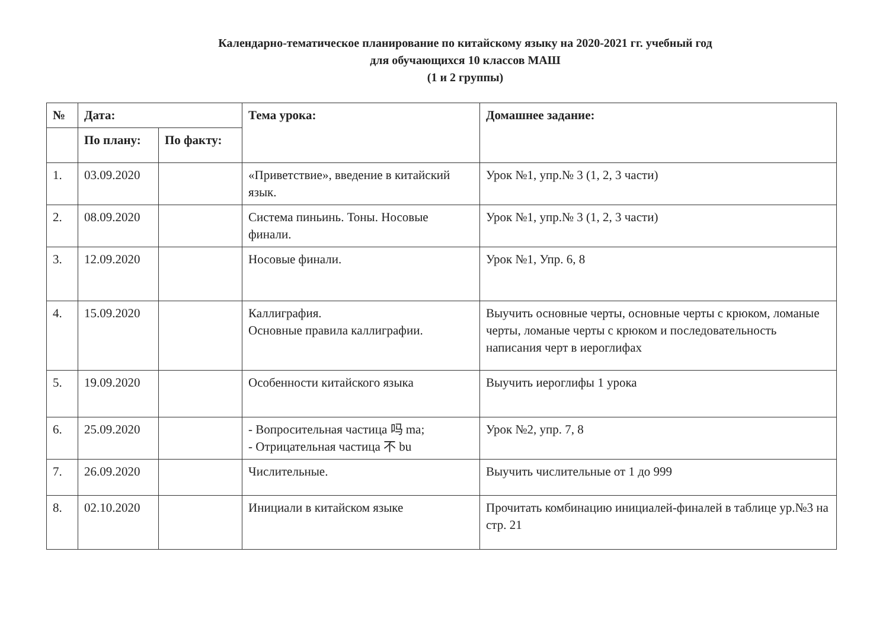Календарно-тематическое планирование по китайскому языку на 2020-2021 гг. учебный год
для обучающихся 10 классов МАШ
(1 и 2 группы)
| № | Дата: | | Тема урока: | Домашнее задание: |
| --- | --- | --- | --- | --- |
| | По плану: | По факту: | | |
| 1. | 03.09.2020 | | «Приветствие», введение в китайский язык. | Урок №1, упр.№ 3 (1, 2, 3 части) |
| 2. | 08.09.2020 | | Система пиньинь. Тоны. Носовые финали. | Урок №1, упр.№ 3 (1, 2, 3 части) |
| 3. | 12.09.2020 | | Носовые финали. | Урок №1, Упр. 6, 8 |
| 4. | 15.09.2020 | | Каллиграфия. Основные правила каллиграфии. | Выучить основные черты, основные черты с крюком, ломаные черты, ломаные черты с крюком и последовательность написания черт в иероглифах |
| 5. | 19.09.2020 | | Особенности китайского языка | Выучить иероглифы 1 урока |
| 6. | 25.09.2020 | | - Вопросительная частица 吗 ma; - Отрицательная частица 不 bu | Урок №2, упр. 7, 8 |
| 7. | 26.09.2020 | | Числительные. | Выучить числительные от 1 до 999 |
| 8. | 02.10.2020 | | Инициали в китайском языке | Прочитать комбинацию инициалей-финалей в таблице ур.№3 на стр. 21 |